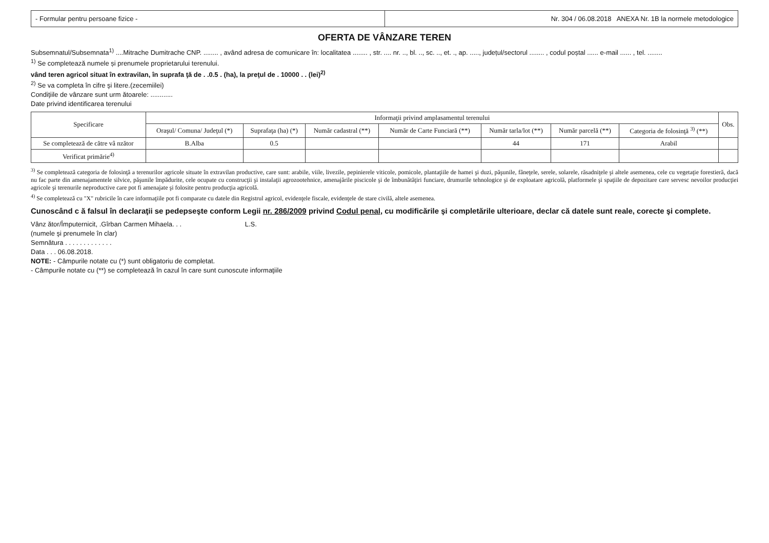- Formular pentru persoane fizice -
Nr. 304 / 06.08.2018 ANEXA Nr. 1B la normele metodologice
OFERTA DE VÂNZARE TEREN
Subsemnatul/Subsemnata<sup>1)</sup> ....Mitrache Dumitrache CNP. ........ , având adresa de comunicare în: localitatea ........ , str. .... nr. .., bl. .., sc. .., et. ., ap. ....., județul/sectorul ........ , codul poștal ...... e-mail ...... , tel. ........
<sup>1)</sup> Se completează numele și prenumele proprietarului terenului.
vând teren agricol situat în extravilan, în suprafa ţă de . .0.5 . (ha), la preţul de . 10000 . . (lei)<sup>2)</sup>
<sup>2)</sup> Se va completa în cifre şi litere.(zecemiilei)
Condiţiile de vânzare sunt urm ătoarele: ............
Date privind identificarea terenului
| Specificare | Informaţii privind amplasamentul terenului | | | | | | | Obs. |
| --- | --- | --- | --- | --- | --- | --- | --- | --- |
| | Oraşul/ Comuna/ Judeţul (*) | Suprafaţa (ha) (*) | Număr cadastral (**) | Număr de Carte Funciară (**) | Număr tarla/lot (**) | Număr parcelă (**) | Categoria de folosinţă <sup>3)</sup> (**) | |
| Se completează de către vâ nzător | B.Alba | 0.5 | | | 44 | 171 | Arabil | |
| Verificat primărie<sup>4)</sup> | | | | | | | | |
<sup>3)</sup> Se completează categoria de folosinţă a terenurilor agricole situate în extravilan productive, care sunt: arabile, viile, livezile, pepinierele viticole, pomicole, plantaţiile de hamei şi duzi, păşunile, fâneţele, serele, solarele, răsadniţele şi altele asemenea, cele cu vegetaţie forestieră, dacă nu fac parte din amenajamentele silvice, păşunile împădurite, cele ocupate cu construcţii şi instalaţii agrozootehnice, amenajările piscicole şi de îmbunătăţiri funciare, drumurile tehnologice şi de exploatare agricolă, platformele şi spaţiile de depozitare care servesc nevoilor producţiei agricole şi terenurile neproductive care pot fi amenajate şi folosite pentru producţia agricolă.
<sup>4)</sup> Se completează cu "X" rubricile în care informaţiile pot fi comparate cu datele din Registrul agricol, evidenţele fiscale, evidenţele de stare civilă, altele asemenea.
Cunoscând c ă falsul în declaraţii se pedepseşte conform Legii nr. 286/2009 privind Codul penal, cu modificările şi completările ulterioare, declar că datele sunt reale, corecte şi complete.
Vânz ător/Împuternicit, .Gîrban Carmen Mihaela. . . L.S.
(numele şi prenumele în clar)
Semnătura . . . . . . . . . . . . .
Data . . . 06.08.2018.
NOTE: - Câmpurile notate cu (*) sunt obligatoriu de completat.
- Câmpurile notate cu (**) se completează în cazul în care sunt cunoscute informaţiile